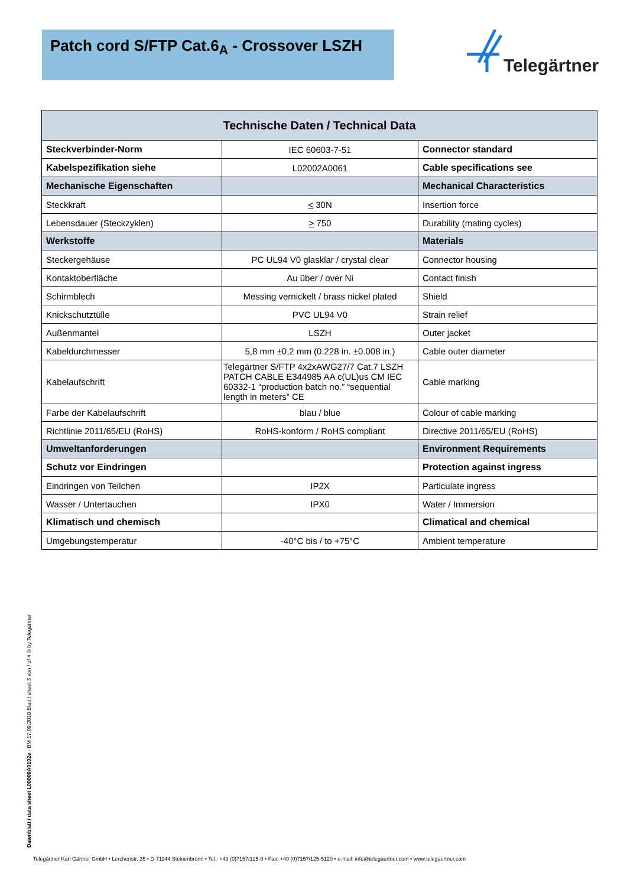Patch cord S/FTP Cat.6<sub>A</sub> - Crossover LSZH
Telegärtner
| Technische Daten / Technical Data | | |
| --- | --- | --- |
| Steckverbinder-Norm | IEC 60603-7-51 | Connector standard |
| Kabelspezifikation siehe | L02002A0061 | Cable specifications see |
| Mechanische Eigenschaften | | Mechanical Characteristics |
| Steckkraft | < 30N | Insertion force |
| Lebensdauer (Steckzyklen) | > 750 | Durability (mating cycles) |
| Werkstoffe | | Materials |
| Steckergehäuse | PC UL94 V0 glasklar / crystal clear | Connector housing |
| Kontaktoberfläche | Au über / over Ni | Contact finish |
| Schirmblech | Messing vernickelt / brass nickel plated | Shield |
| Knickschutztülle | PVC UL94 V0 | Strain relief |
| Außenmantel | LSZH | Outer jacket |
| Kabeldurchmesser | 5,8 mm ±0,2 mm (0.228 in. ±0.008 in.) | Cable outer diameter |
| Kabelaufschrift | Telegärtner S/FTP 4x2xAWG27/7 Cat.7 LSZH PATCH CABLE E344985 AA c(UL)us CM IEC 60332-1 “production batch no.” “sequential length in meters” CE | Cable marking |
| Farbe der Kabelaufschrift | blau / blue | Colour of cable marking |
| Richtlinie 2011/65/EU (RoHS) | RoHS-konform / RoHS compliant | Directive 2011/65/EU (RoHS) |
| Umweltanforderungen | | Environment Requirements |
| Schutz vor Eindringen | | Protection against ingress |
| Eindringen von Teilchen | IP2X | Particulate ingress |
| Wasser / Untertauchen | IPX0 | Water / Immersion |
| Klimatisch und chemisch | | Climatical and chemical |
| Umgebungstemperatur | -40°C bis / to +75°C | Ambient temperature |
Datenblatt / data sheet L00000A0102e - BM 17.09.2019 Blatt / sheet 3 von / of 4 © by Telegärtner
Telegärtner Karl Gärtner GmbH • Lerchenstr. 35 • D-71144 Steinenbronn • Tel.: +49 (0)7157/125-0 • Fax: +49 (0)7157/125-5120 • e-mail: info@telegaertner.com • www.telegaertner.com